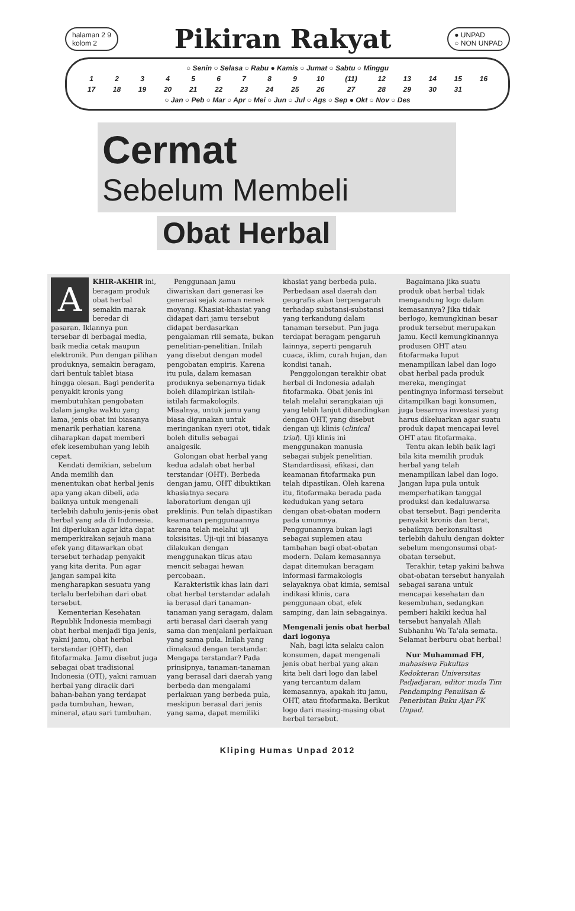halaman 2 9
kolom 2
Pikiran Rakyat
● UNPAD
○ NON UNPAD
| ○ Senin ○ Selasa ○ Rabu ● Kamis ○ Jumat ○ Sabtu ○ Minggu | | | | | | | | | | | | | | | |
| 1 | 2 | 3 | 4 | 5 | 6 | 7 | 8 | 9 | 10 | (11) | 12 | 13 | 14 | 15 | 16 |
| 17 | 18 | 19 | 20 | 21 | 22 | 23 | 24 | 25 | 26 | 27 | 28 | 29 | 30 | 31 | |
| ○ Jan ○ Peb ○ Mar ○ Apr ○ Mei ○ Jun ○ Jul ○ Ags ○ Sep ● Okt ○ Nov ○ Des | | | | | | | | | | | | | | | |
Cermat
Sebelum Membeli
Obat Herbal
AKHIR-AKHIR ini, beragam produk obat herbal semakin marak beredar di pasaran. Iklannya pun tersebar di berbagai media, baik media cetak maupun elektronik. Pun dengan pilihan produknya, semakin beragam, dari bentuk tablet biasa hingga olesan. Bagi penderita penyakit kronis yang membutuhkan pengobatan dalam jangka waktu yang lama, jenis obat ini biasanya menarik perhatian karena diharapkan dapat memberi efek kesembuhan yang lebih cepat.
Kendati demikian, sebelum Anda memilih dan menentukan obat herbal jenis apa yang akan dibeli, ada baiknya untuk mengenali terlebih dahulu jenis-jenis obat herbal yang ada di Indonesia. Ini diperlukan agar kita dapat memperkirakan sejauh mana efek yang ditawarkan obat tersebut terhadap penyakit yang kita derita. Pun agar jangan sampai kita mengharapkan sesuatu yang terlalu berlebihan dari obat tersebut.
Kementerian Kesehatan Republik Indonesia membagi obat herbal menjadi tiga jenis, yakni jamu, obat herbal terstandar (OHT), dan fitofarmaka. Jamu disebut juga sebagai obat tradisional Indonesia (OTI), yakni ramuan herbal yang diracik dari bahan-bahan yang terdapat pada tumbuhan, hewan, mineral, atau sari tumbuhan.
Penggunaan jamu diwariskan dari generasi ke generasi sejak zaman nenek moyang. Khasiat-khasiat yang didapat dari jamu tersebut didapat berdasarkan pengalaman riil semata, bukan penelitian-penelitian. Inilah yang disebut dengan model pengobatan empiris. Karena itu pula, dalam kemasan produknya sebenarnya tidak boleh dilampirkan istilah-istilah farmakologils. Misalnya, untuk jamu yang biasa digunakan untuk meringankan nyeri otot, tidak boleh ditulis sebagai analgesik.
Golongan obat herbal yang kedua adalah obat herbal terstandar (OHT). Berbeda dengan jamu, OHT dibuktikan khasiatnya secara laboratorium dengan uji preklinis. Pun telah dipastikan keamanan penggunaannya karena telah melalui uji toksisitas. Uji-uji ini biasanya dilakukan dengan menggunakan tikus atau mencit sebagai hewan percobaan.
Karakteristik khas lain dari obat herbal terstandar adalah ia berasal dari tanaman-tanaman yang seragam, dalam arti berasal dari daerah yang sama dan menjalani perlakuan yang sama pula. Inilah yang dimaksud dengan terstandar. Mengapa terstandar? Pada prinsipnya, tanaman-tanaman yang berasal dari daerah yang berbeda dan mengalami perlakuan yang berbeda pula, meskipun berasal dari jenis yang sama, dapat memiliki khasiat yang berbeda pula. Perbedaan asal daerah dan geografis akan berpengaruh terhadap substansi-substansi yang terkandung dalam tanaman tersebut. Pun juga terdapat beragam pengaruh lainnya, seperti pengaruh cuaca, iklim, curah hujan, dan kondisi tanah.
Penggolongan terakhir obat herbal di Indonesia adalah fitofarmaka. Obat jenis ini telah melalui serangkaian uji yang lebih lanjut dibandingkan dengan OHT, yang disebut dengan uji klinis (clinical trial). Uji klinis ini menggunakan manusia sebagai subjek penelitian. Standardisasi, efikasi, dan keamanan fitofarmaka pun telah dipastikan. Oleh karena itu, fitofarmaka berada pada kedudukan yang setara dengan obat-obatan modern pada umumnya. Penggunannya bukan lagi sebagai suplemen atau tambahan bagi obat-obatan modern. Dalam kemasannya dapat ditemukan beragam informasi farmakologis selayaknya obat kimia, semisal indikasi klinis, cara penggunaan obat, efek samping, dan lain sebagainya.
Mengenali jenis obat herbal dari logonya
Nah, bagi kita selaku calon konsumen, dapat mengenali jenis obat herbal yang akan kita beli dari logo dan label yang tercantum dalam kemasannya, apakah itu jamu, OHT, atau fitofarmaka. Berikut logo dari masing-masing obat herbal tersebut.
Bagaimana jika suatu produk obat herbal tidak mengandung logo dalam kemasannya? Jika tidak berlogo, kemungkinan besar produk tersebut merupakan jamu. Kecil kemungkinannya produsen OHT atau fitofarmaka luput menampilkan label dan logo obat herbal pada produk mereka, mengingat pentingnya informasi tersebut ditampilkan bagi konsumen, juga besarnya investasi yang harus dikeluarkan agar suatu produk dapat mencapai level OHT atau fitofarmaka.
Tentu akan lebih baik lagi bila kita memilih produk herbal yang telah menampilkan label dan logo. Jangan lupa pula untuk memperhatikan tanggal produksi dan kedaluwarsa obat tersebut. Bagi penderita penyakit kronis dan berat, sebaiknya berkonsultasi terlebih dahulu dengan dokter sebelum mengonsumsi obat-obatan tersebut.
Terakhir, tetap yakini bahwa obat-obatan tersebut hanyalah sebagai sarana untuk mencapai kesehatan dan kesembuhan, sedangkan pemberi hakiki kedua hal tersebut hanyalah Allah Subhanhu Wa Ta'ala semata. Selamat berburu obat herbal!
Nur Muhammad FH, mahasiswa Fakultas Kedokteran Universitas Padjadjaran, editor muda Tim Pendamping Penulisan & Penerbitan Buku Ajar FK Unpad.
Kliping Humas Unpad 2012